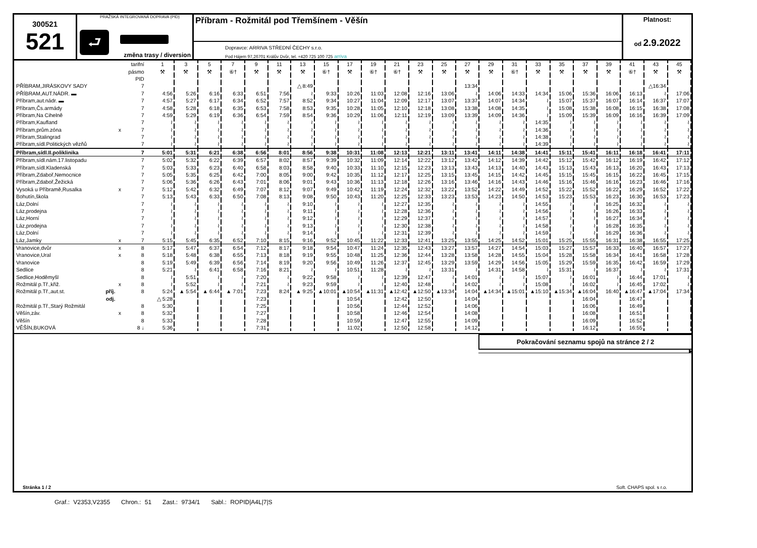300521
521
PRAŽSKÁ INTEGROVANÁ DOPRAVA (PID)
⮐
změna trasy / diversion
Příbram - Rožmitál pod Třemšínem - Věšín
Dopravce: ARRIVA STŘEDNÍ ČECHY s.r.o.
Pod Hájem 97,26701 Králův Dvůr, tel. +420 725 100 725 arriva
Platnost:
od 2.9.2022
| | | tarifní | 1 | 3 | 5 | 7 | 9 | 11 | 13 | 15 | 17 | 19 | 21 | 23 | 25 | 27 | 29 | 31 | 33 | 35 | 37 | 39 | 41 | 43 | 45 |
| | | pásmo | ⚒ | ⚒ | ⚒ | ⑥† | ⚒ | ⚒ | ⚒ | ⑥† | ⚒ | ⑥† | ⑥† | ⚒ | ⚒ | ⚒ | ⚒ | ⑥† | ⚒ | ⚒ | ⚒ | ⚒ | ⑥† | ⚒ | ⚒ |
| | | PID | | | | | | | | | | | | | | | | | | | | | | | |
| PŘÍBRAM,JIRÁSKOVY SADY | | 7 | | | | | | | △ 8:49 | | | | | | | 13:34 | | | | | | | | △16:34 | |
| PŘÍBRAM,AUT.NÁDR. ▬ | | 7 | 4:56 | 5:26 | 6:16 | 6:33 | 6:51 | 7:56 | ≀ | 9:33 | 10:26 | 11:03 | 12:08 | 12:16 | 13:06 | ≀ | 14:06 | 14:33 | 14:34 | 15:06 | 15:36 | 16:06 | 16:13 | ≀ | 17:06 |
| Příbram,aut.nádr. ▬ | | 7 | 4:57 | 5:27 | 6:17 | 6:34 | 6:52 | 7:57 | 8:52 | 9:34 | 10:27 | 11:04 | 12:09 | 12:17 | 13:07 | 13:37 | 14:07 | 14:34 | ≀ | 15:07 | 15:37 | 16:07 | 16:14 | 16:37 | 17:07 |
| Příbram,Čs.armády | | 7 | 4:58 | 5:28 | 6:18 | 6:35 | 6:53 | 7:58 | 8:53 | 9:35 | 10:28 | 11:05 | 12:10 | 12:18 | 13:08 | 13:38 | 14:08 | 14:35 | ≀ | 15:08 | 15:38 | 16:08 | 16:15 | 16:38 | 17:08 |
| Příbram,Na Cihelně | | 7 | 4:59 | 5:29 | 6:19 | 6:36 | 6:54 | 7:59 | 8:54 | 9:36 | 10:29 | 11:06 | 12:11 | 12:19 | 13:09 | 13:39 | 14:09 | 14:36 | ≀ | 15:09 | 15:39 | 16:09 | 16:16 | 16:39 | 17:09 |
| Příbram,Kaufland | | 7 | ≀ | ≀ | ≀ | ≀ | ≀ | ≀ | ≀ | ≀ | ≀ | ≀ | ≀ | ≀ | ≀ | ≀ | ≀ | ≀ | 14:35 | ≀ | ≀ | ≀ | ≀ | ≀ | ≀ |
| Příbram,prům.zóna | x | 7 | ≀ | ≀ | ≀ | ≀ | ≀ | ≀ | ≀ | ≀ | ≀ | ≀ | ≀ | ≀ | ≀ | ≀ | ≀ | ≀ | 14:36 | ≀ | ≀ | ≀ | ≀ | ≀ | ≀ |
| Příbram,Stalingrad | | 7 | ≀ | ≀ | ≀ | ≀ | ≀ | ≀ | ≀ | ≀ | ≀ | ≀ | ≀ | ≀ | ≀ | ≀ | ≀ | ≀ | 14:38 | ≀ | ≀ | ≀ | ≀ | ≀ | ≀ |
| Příbram,sídl.Politických vězňů | | 7 | ≀ | ≀ | ≀ | ≀ | ≀ | ≀ | ≀ | ≀ | ≀ | ≀ | ≀ | ≀ | ≀ | ≀ | ≀ | ≀ | 14:39 | ≀ | ≀ | ≀ | ≀ | ≀ | ≀ |
| Příbram,sídl.II.poliklinika | | 7 | 5:01 | 5:31 | 6:21 | 6:38 | 6:56 | 8:01 | 8:56 | 9:38 | 10:31 | 11:08 | 12:13 | 12:21 | 13:11 | 13:41 | 14:11 | 14:38 | 14:41 | 15:11 | 15:41 | 16:11 | 16:18 | 16:41 | 17:11 |
| Příbram,sídl.nám.17.listopadu | | 7 | 5:02 | 5:32 | 6:22 | 6:39 | 6:57 | 8:02 | 8:57 | 9:39 | 10:32 | 11:09 | 12:14 | 12:22 | 13:12 | 13:42 | 14:12 | 14:39 | 14:42 | 15:12 | 15:42 | 16:12 | 16:19 | 16:42 | 17:12 |
| Příbram,sídl.Kladenská | | 7 | 5:03 | 5:33 | 6:23 | 6:40 | 6:58 | 8:03 | 8:58 | 9:40 | 10:33 | 11:10 | 12:15 | 12:23 | 13:13 | 13:43 | 14:13 | 14:40 | 14:43 | 15:13 | 15:43 | 16:13 | 16:20 | 16:43 | 17:13 |
| Příbram,Zdaboř,Nemocnice | | 7 | 5:05 | 5:35 | 6:25 | 6:42 | 7:00 | 8:05 | 9:00 | 9:42 | 10:35 | 11:12 | 12:17 | 12:25 | 13:15 | 13:45 | 14:15 | 14:42 | 14:45 | 15:15 | 15:45 | 16:15 | 16:22 | 16:45 | 17:15 |
| Příbram,Zdaboř,Žežická | | 7 | 5:06 | 5:36 | 6:26 | 6:43 | 7:01 | 8:06 | 9:01 | 9:43 | 10:36 | 11:13 | 12:18 | 12:26 | 13:16 | 13:46 | 14:16 | 14:43 | 14:46 | 15:16 | 15:46 | 16:16 | 16:23 | 16:46 | 17:16 |
| Vysoká u Příbramě,Rusalka | x | 7 | 5:12 | 5:42 | 6:32 | 6:49 | 7:07 | 8:12 | 9:07 | 9:49 | 10:42 | 11:19 | 12:24 | 12:32 | 13:22 | 13:52 | 14:22 | 14:49 | 14:52 | 15:22 | 15:52 | 16:22 | 16:29 | 16:52 | 17:22 |
| Bohutín,škola | | 7 | 5:13 | 5:43 | 6:33 | 6:50 | 7:08 | 8:13 | 9:08 | 9:50 | 10:43 | 11:20 | 12:25 | 12:33 | 13:23 | 13:53 | 14:23 | 14:50 | 14:53 | 15:23 | 15:53 | 16:23 | 16:30 | 16:53 | 17:23 |
| Láz,Dolní | | 7 | ≀ | ≀ | ≀ | ≀ | ≀ | ≀ | 9:10 | ≀ | ≀ | ≀ | 12:27 | 12:35 | ≀ | ≀ | ≀ | ≀ | 14:55 | ≀ | ≀ | 16:25 | 16:32 | ≀ | ≀ |
| Láz,prodejna | | 7 | ≀ | ≀ | ≀ | ≀ | ≀ | ≀ | 9:11 | ≀ | ≀ | ≀ | 12:28 | 12:36 | ≀ | ≀ | ≀ | ≀ | 14:56 | ≀ | ≀ | 16:26 | 16:33 | ≀ | ≀ |
| Láz,Horní | | 7 | ≀ | ≀ | ≀ | ≀ | ≀ | ≀ | 9:12 | ≀ | ≀ | ≀ | 12:29 | 12:37 | ≀ | ≀ | ≀ | ≀ | 14:57 | ≀ | ≀ | 16:27 | 16:34 | ≀ | ≀ |
| Láz,prodejna | | 7 | ≀ | ≀ | ≀ | ≀ | ≀ | ≀ | 9:13 | ≀ | ≀ | ≀ | 12:30 | 12:38 | ≀ | ≀ | ≀ | ≀ | 14:58 | ≀ | ≀ | 16:28 | 16:35 | ≀ | ≀ |
| Láz,Dolní | | 7 | ≀ | ≀ | ≀ | ≀ | ≀ | ≀ | 9:14 | ≀ | ≀ | ≀ | 12:31 | 12:39 | ≀ | ≀ | ≀ | ≀ | 14:59 | ≀ | ≀ | 16:29 | 16:36 | ≀ | ≀ |
| Láz,Jamky | x | 7 | 5:15 | 5:45 | 6:35 | 6:52 | 7:10 | 8:15 | 9:16 | 9:52 | 10:45 | 11:22 | 12:33 | 12:41 | 13:25 | 13:55 | 14:25 | 14:52 | 15:01 | 15:25 | 15:55 | 16:31 | 16:38 | 16:55 | 17:25 |
| Vranovice,dvůr | x | 8 | 5:17 | 5:47 | 6:37 | 6:54 | 7:12 | 8:17 | 9:18 | 9:54 | 10:47 | 11:24 | 12:35 | 12:43 | 13:27 | 13:57 | 14:27 | 14:54 | 15:03 | 15:27 | 15:57 | 16:33 | 16:40 | 16:57 | 17:27 |
| Vranovice,Ural | x | 8 | 5:18 | 5:48 | 6:38 | 6:55 | 7:13 | 8:18 | 9:19 | 9:55 | 10:48 | 11:25 | 12:36 | 12:44 | 13:28 | 13:58 | 14:28 | 14:55 | 15:04 | 15:28 | 15:58 | 16:34 | 16:41 | 16:58 | 17:28 |
| Vranovice | | 8 | 5:19 | 5:49 | 6:39 | 6:56 | 7:14 | 8:19 | 9:20 | 9:56 | 10:49 | 11:26 | 12:37 | 12:45 | 13:29 | 13:59 | 14:29 | 14:56 | 15:05 | 15:29 | 15:59 | 16:35 | 16:42 | 16:59 | 17:29 |
| Sedlice | | 8 | 5:21 | ≀ | 6:41 | 6:58 | 7:16 | 8:21 | ≀ | ≀ | 10:51 | 11:28 | ≀ | ≀ | 13:31 | ≀ | 14:31 | 14:58 | ≀ | 15:31 | ≀ | 16:37 | ≀ | ≀ | 17:31 |
| Sedlice,Hoděmyšl | | 8 | ≀ | 5:51 | ≀ | ≀ | 7:20 | ≀ | 9:22 | 9:58 | ≀ | ≀ | 12:39 | 12:47 | ≀ | 14:01 | ≀ | ≀ | 15:07 | ≀ | 16:01 | ≀ | 16:44 | 17:01 | ≀ |
| Rožmitál p.Tř.,křiž. | x | 8 | ≀ | 5:52 | ≀ | ≀ | 7:21 | ≀ | 9:23 | 9:59 | ≀ | ≀ | 12:40 | 12:48 | ≀ | 14:02 | ≀ | ≀ | 15:08 | ≀ | 16:02 | ≀ | 16:45 | 17:02 | ≀ |
| Rožmitál p.Tř.,aut.st. příj. | | 8 | 5:24 | ▲ 5:54 | ▲ 6:44 | ▲ 7:01 | 7:23 | 8:24 | ▲ 9:25 | ▲10:01 | ▲10:54 | ▲11:31 | ▲12:42 | ▲12:50 | ▲13:34 | 14:04 | ▲14:34 | ▲15:01 | ▲15:10 | ▲15:34 | ▲16:04 | 16:40 | ▲16:47 | ▲17:04 | 17:34 |
| odj. | | | △ 5:28 | | | | 7:23 | | | | 10:54 | | 12:42 | 12:50 | | 14:04 | | | | | 16:04 | | 16:47 | | |
| Rožmitál p.Tř.,Starý Rožmitál | | 8 | 5:30 | | | | 7:25 | | | | 10:56 | | 12:44 | 12:52 | | 14:06 | | | | | 16:06 | | 16:49 | | |
| Věšín,záv. | x | 8 | 5:32 | | | | 7:27 | | | | 10:58 | | 12:46 | 12:54 | | 14:08 | | | | | 16:08 | | 16:51 | | |
| Věšín | | 8 | 5:33 | | | | 7:28 | | | | 10:59 | | 12:47 | 12:55 | | 14:09 | | | | | 16:09 | | 16:52 | | |
| VĚŠÍN,BUKOVÁ | | 8 ↓ | 5:36 | | | | 7:31 | | | | 11:02 | | 12:50 | 12:58 | | 14:12 | | | | | 16:12 | | 16:55 | | |
Pokračování seznamu spojů na stránce 2 / 2
▶
Stránka 1 / 2 Soft. CHAPS spol. s r.o.
Graf.: V2353,V2355 Chron.: 51 Zast.: 9734/1 Sabl.: ROPID|A4L|7|S